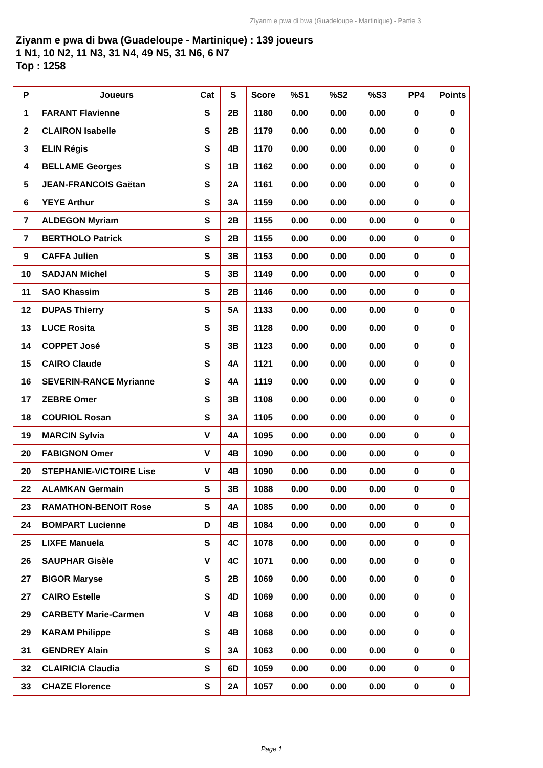Ziyanm e pwa di bwa (Guadeloupe - Martinique) - Partie 3
Ziyanm e pwa di bwa (Guadeloupe - Martinique) : 139 joueurs
1 N1, 10 N2, 11 N3, 31 N4, 49 N5, 31 N6, 6 N7
Top : 1258
| P | Joueurs | Cat | S | Score | %S1 | %S2 | %S3 | PP4 | Points |
| --- | --- | --- | --- | --- | --- | --- | --- | --- | --- |
| 1 | FARANT Flavienne | S | 2B | 1180 | 0.00 | 0.00 | 0.00 | 0 | 0 |
| 2 | CLAIRON Isabelle | S | 2B | 1179 | 0.00 | 0.00 | 0.00 | 0 | 0 |
| 3 | ELIN Régis | S | 4B | 1170 | 0.00 | 0.00 | 0.00 | 0 | 0 |
| 4 | BELLAME Georges | S | 1B | 1162 | 0.00 | 0.00 | 0.00 | 0 | 0 |
| 5 | JEAN-FRANCOIS Gaëtan | S | 2A | 1161 | 0.00 | 0.00 | 0.00 | 0 | 0 |
| 6 | YEYE Arthur | S | 3A | 1159 | 0.00 | 0.00 | 0.00 | 0 | 0 |
| 7 | ALDEGON Myriam | S | 2B | 1155 | 0.00 | 0.00 | 0.00 | 0 | 0 |
| 7 | BERTHOLO Patrick | S | 2B | 1155 | 0.00 | 0.00 | 0.00 | 0 | 0 |
| 9 | CAFFA Julien | S | 3B | 1153 | 0.00 | 0.00 | 0.00 | 0 | 0 |
| 10 | SADJAN Michel | S | 3B | 1149 | 0.00 | 0.00 | 0.00 | 0 | 0 |
| 11 | SAO Khassim | S | 2B | 1146 | 0.00 | 0.00 | 0.00 | 0 | 0 |
| 12 | DUPAS Thierry | S | 5A | 1133 | 0.00 | 0.00 | 0.00 | 0 | 0 |
| 13 | LUCE Rosita | S | 3B | 1128 | 0.00 | 0.00 | 0.00 | 0 | 0 |
| 14 | COPPET José | S | 3B | 1123 | 0.00 | 0.00 | 0.00 | 0 | 0 |
| 15 | CAIRO Claude | S | 4A | 1121 | 0.00 | 0.00 | 0.00 | 0 | 0 |
| 16 | SEVERIN-RANCE Myrianne | S | 4A | 1119 | 0.00 | 0.00 | 0.00 | 0 | 0 |
| 17 | ZEBRE Omer | S | 3B | 1108 | 0.00 | 0.00 | 0.00 | 0 | 0 |
| 18 | COURIOL Rosan | S | 3A | 1105 | 0.00 | 0.00 | 0.00 | 0 | 0 |
| 19 | MARCIN Sylvia | V | 4A | 1095 | 0.00 | 0.00 | 0.00 | 0 | 0 |
| 20 | FABIGNON Omer | V | 4B | 1090 | 0.00 | 0.00 | 0.00 | 0 | 0 |
| 20 | STEPHANIE-VICTOIRE Lise | V | 4B | 1090 | 0.00 | 0.00 | 0.00 | 0 | 0 |
| 22 | ALAMKAN Germain | S | 3B | 1088 | 0.00 | 0.00 | 0.00 | 0 | 0 |
| 23 | RAMATHON-BENOIT Rose | S | 4A | 1085 | 0.00 | 0.00 | 0.00 | 0 | 0 |
| 24 | BOMPART Lucienne | D | 4B | 1084 | 0.00 | 0.00 | 0.00 | 0 | 0 |
| 25 | LIXFE Manuela | S | 4C | 1078 | 0.00 | 0.00 | 0.00 | 0 | 0 |
| 26 | SAUPHAR Gisèle | V | 4C | 1071 | 0.00 | 0.00 | 0.00 | 0 | 0 |
| 27 | BIGOR Maryse | S | 2B | 1069 | 0.00 | 0.00 | 0.00 | 0 | 0 |
| 27 | CAIRO Estelle | S | 4D | 1069 | 0.00 | 0.00 | 0.00 | 0 | 0 |
| 29 | CARBETY Marie-Carmen | V | 4B | 1068 | 0.00 | 0.00 | 0.00 | 0 | 0 |
| 29 | KARAM Philippe | S | 4B | 1068 | 0.00 | 0.00 | 0.00 | 0 | 0 |
| 31 | GENDREY Alain | S | 3A | 1063 | 0.00 | 0.00 | 0.00 | 0 | 0 |
| 32 | CLAIRICIA Claudia | S | 6D | 1059 | 0.00 | 0.00 | 0.00 | 0 | 0 |
| 33 | CHAZE Florence | S | 2A | 1057 | 0.00 | 0.00 | 0.00 | 0 | 0 |
Page 1